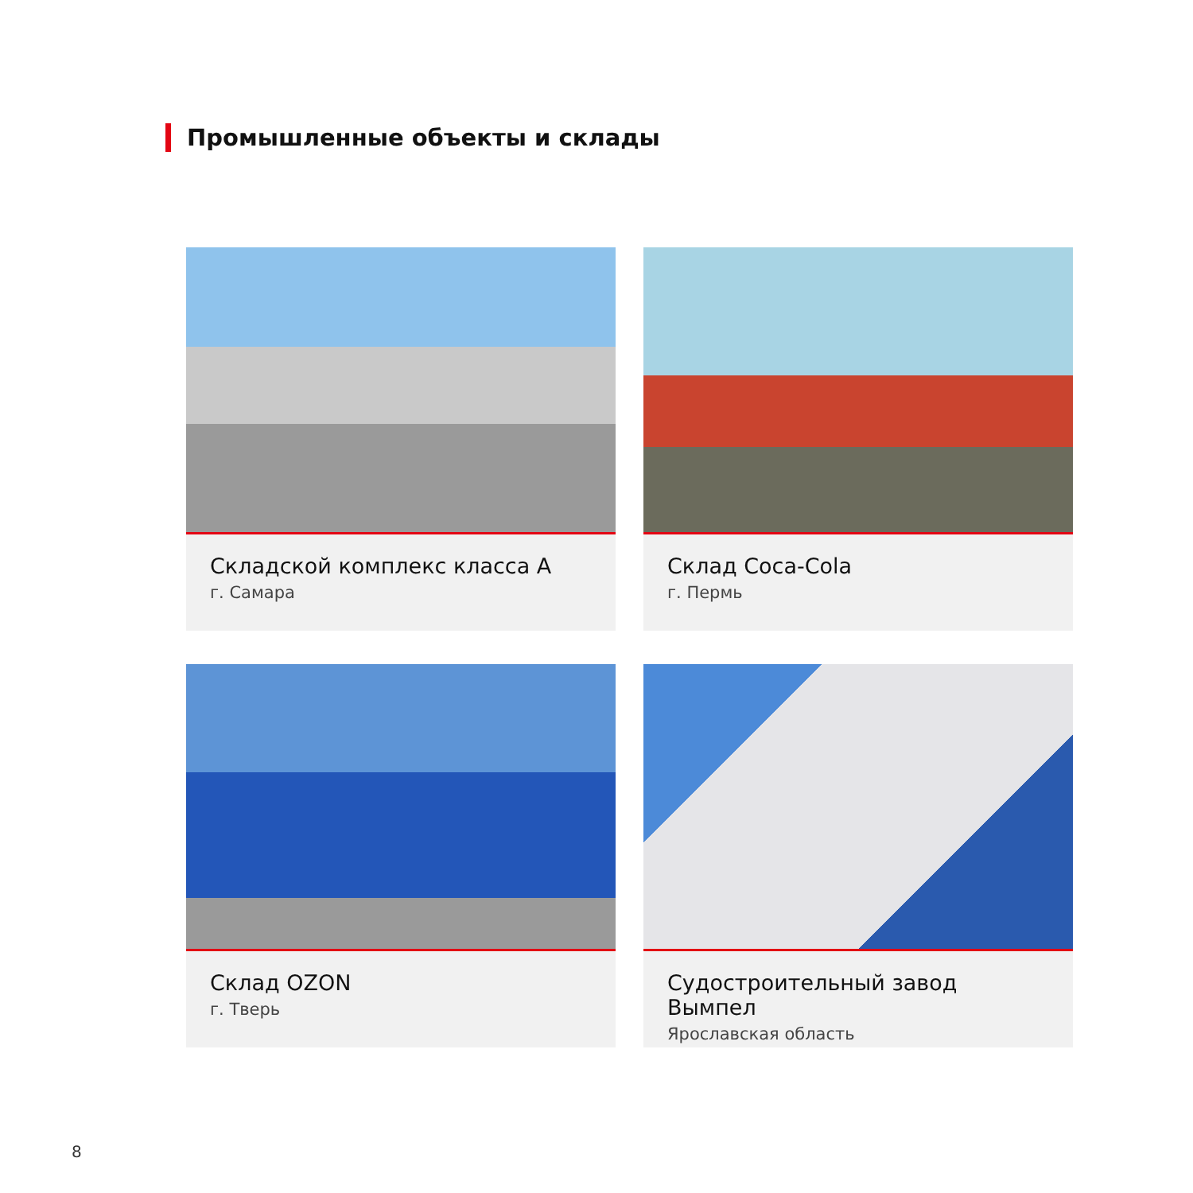Промышленные объекты и склады
Складской комплекс класса А
г. Самара
Склад Coca-Cola
г. Пермь
Склад OZON
г. Тверь
Судостроительный завод Вымпел
Ярославская область
8